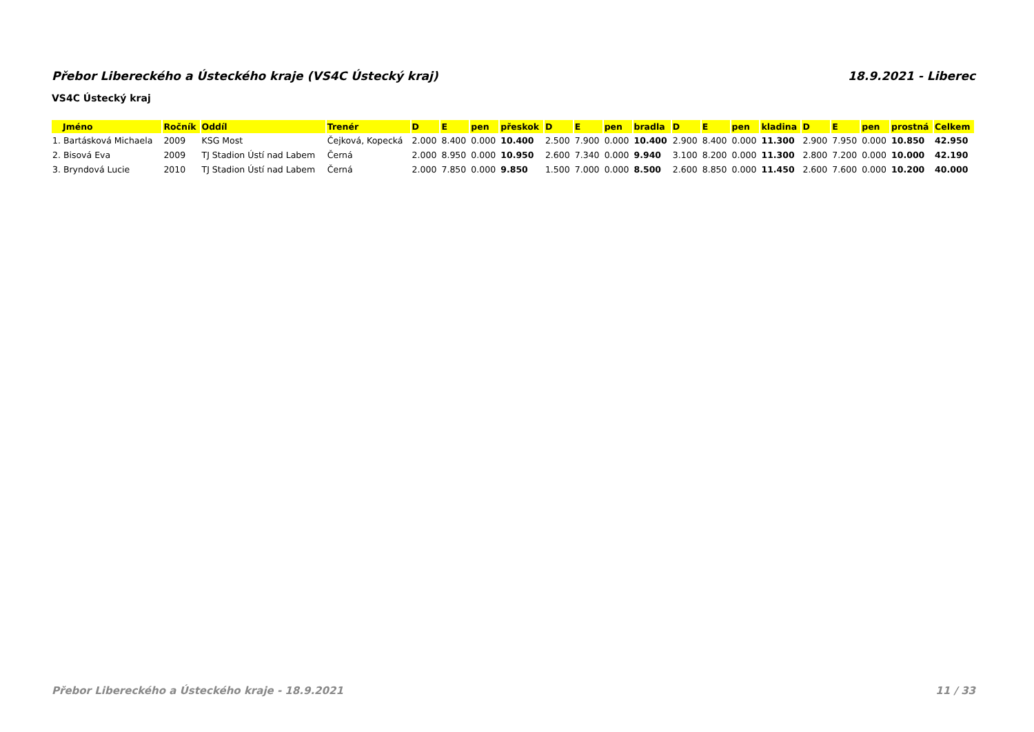Přebor Libereckého a Ústeckého kraje (VS4C Ústecký kraj) 18.9.2021 - Liberec
VS4C Ústecký kraj
| Jméno | Ročník | Oddíl | Trenér | D | E | pen | přeskok | D | E | pen | bradla | D | E | pen | kladina | D | E | pen | prostná | Celkem |
| --- | --- | --- | --- | --- | --- | --- | --- | --- | --- | --- | --- | --- | --- | --- | --- | --- | --- | --- | --- | --- |
| 1. Bartásková Michaela | 2009 | KSG Most | Čejková, Kopecká | 2.000 | 8.400 | 0.000 | 10.400 | 2.500 | 7.900 | 0.000 | 10.400 | 2.900 | 8.400 | 0.000 | 11.300 | 2.900 | 7.950 | 0.000 | 10.850 | 42.950 |
| 2. Bisová Eva | 2009 | TJ Stadion Ústí nad Labem | Černá | 2.000 | 8.950 | 0.000 | 10.950 | 2.600 | 7.340 | 0.000 | 9.940 | 3.100 | 8.200 | 0.000 | 11.300 | 2.800 | 7.200 | 0.000 | 10.000 | 42.190 |
| 3. Bryndová Lucie | 2010 | TJ Stadion Ústí nad Labem | Černá | 2.000 | 7.850 | 0.000 | 9.850 | 1.500 | 7.000 | 0.000 | 8.500 | 2.600 | 8.850 | 0.000 | 11.450 | 2.600 | 7.600 | 0.000 | 10.200 | 40.000 |
Přebor Libereckého a Ústeckého kraje - 18.9.2021 11 / 33